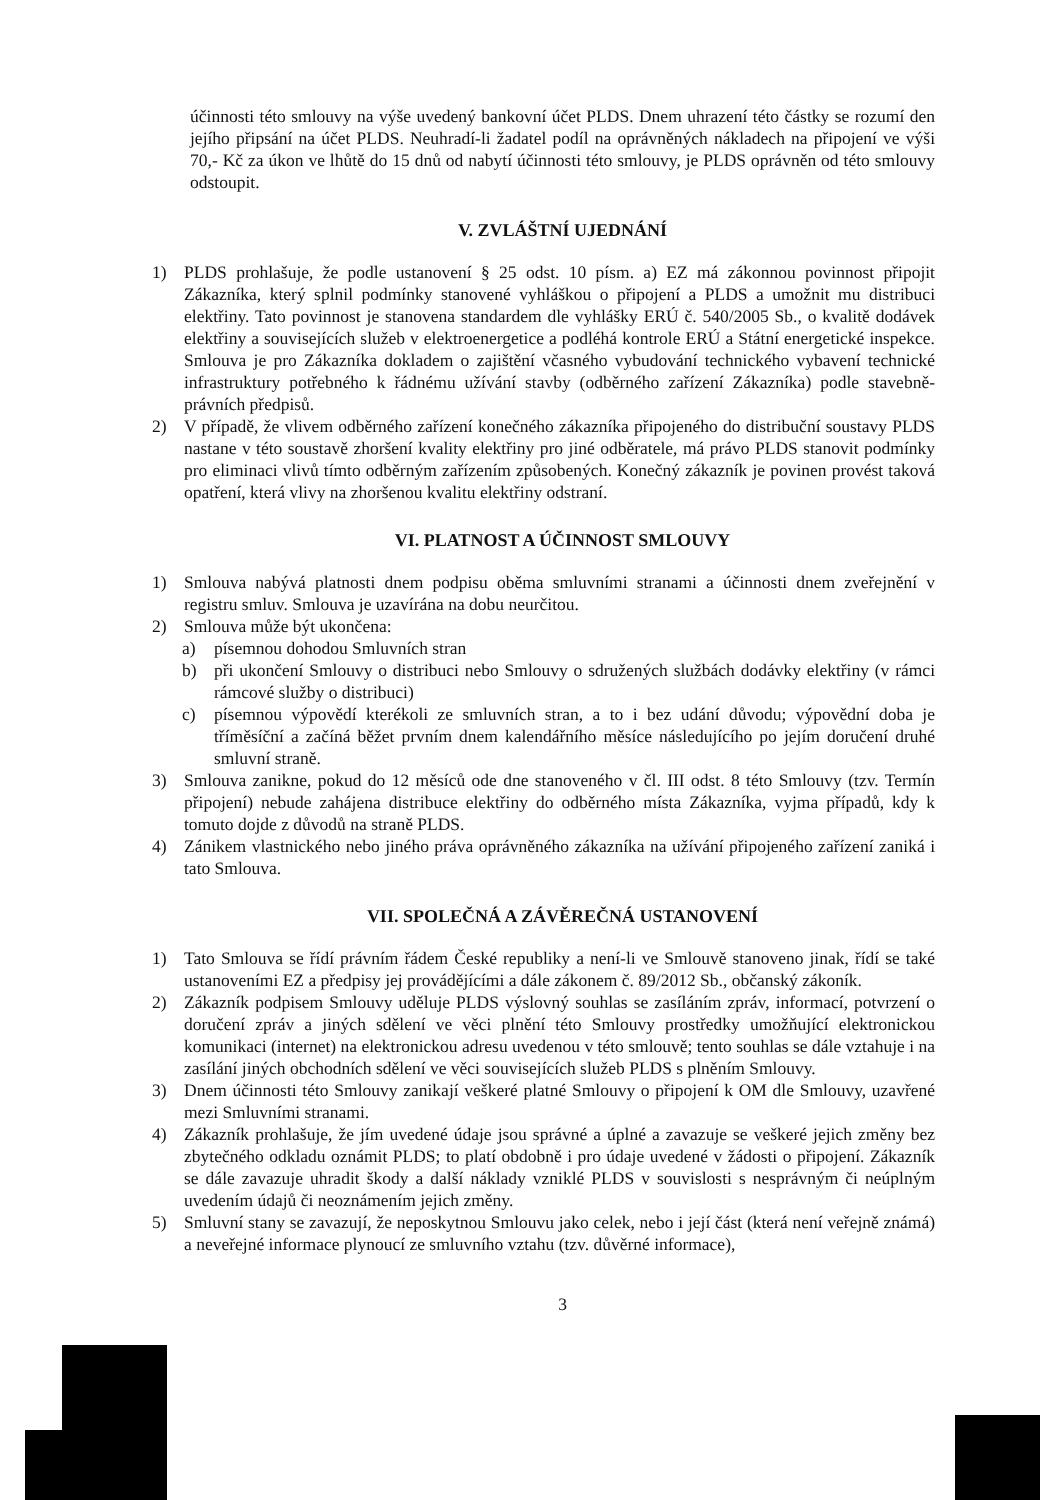účinnosti této smlouvy na výše uvedený bankovní účet PLDS. Dnem uhrazení této částky se rozumí den jejího připsání na účet PLDS. Neuhradí-li žadatel podíl na oprávněných nákladech na připojení ve výši 70,- Kč za úkon ve lhůtě do 15 dnů od nabytí účinnosti této smlouvy, je PLDS oprávněn od této smlouvy odstoupit.
V. ZVLÁŠTNÍ UJEDNÁNÍ
1) PLDS prohlašuje, že podle ustanovení § 25 odst. 10 písm. a) EZ má zákonnou povinnost připojit Zákazníka, který splnil podmínky stanovené vyhláškou o připojení a PLDS a umožnit mu distribuci elektřiny. Tato povinnost je stanovena standardem dle vyhlášky ERÚ č. 540/2005 Sb., o kvalitě dodávek elektřiny a souvisejících služeb v elektroenergetice a podléhá kontrole ERÚ a Státní energetické inspekce. Smlouva je pro Zákazníka dokladem o zajištění včasného vybudování technického vybavení technické infrastruktury potřebného k řádnému užívání stavby (odběrného zařízení Zákazníka) podle stavebně-právních předpisů.
2) V případě, že vlivem odběrného zařízení konečného zákazníka připojeného do distribuční soustavy PLDS nastane v této soustavě zhoršení kvality elektřiny pro jiné odběratele, má právo PLDS stanovit podmínky pro eliminaci vlivů tímto odběrným zařízením způsobených. Konečný zákazník je povinen provést taková opatření, která vlivy na zhoršenou kvalitu elektřiny odstraní.
VI. PLATNOST A ÚČINNOST SMLOUVY
1) Smlouva nabývá platnosti dnem podpisu oběma smluvními stranami a účinnosti dnem zveřejnění v registru smluv. Smlouva je uzavírána na dobu neurčitou.
2) Smlouva může být ukončena:
a) písemnou dohodou Smluvních stran
b) při ukončení Smlouvy o distribuci nebo Smlouvy o sdružených službách dodávky elektřiny (v rámci rámcové služby o distribuci)
c) písemnou výpovědí kterékoli ze smluvních stran, a to i bez udání důvodu; výpovědní doba je tříměsíční a začíná běžet prvním dnem kalendářního měsíce následujícího po jejím doručení druhé smluvní straně.
3) Smlouva zanikne, pokud do 12 měsíců ode dne stanoveného v čl. III odst. 8 této Smlouvy (tzv. Termín připojení) nebude zahájena distribuce elektřiny do odběrného místa Zákazníka, vyjma případů, kdy k tomuto dojde z důvodů na straně PLDS.
4) Zánikem vlastnického nebo jiného práva oprávněného zákazníka na užívání připojeného zařízení zaniká i tato Smlouva.
VII. SPOLEČNÁ A ZÁVĚREČNÁ USTANOVENÍ
1) Tato Smlouva se řídí právním řádem České republiky a není-li ve Smlouvě stanoveno jinak, řídí se také ustanoveními EZ a předpisy jej provádějícími a dále zákonem č. 89/2012 Sb., občanský zákoník.
2) Zákazník podpisem Smlouvy uděluje PLDS výslovný souhlas se zasíláním zpráv, informací, potvrzení o doručení zpráv a jiných sdělení ve věci plnění této Smlouvy prostředky umožňující elektronickou komunikaci (internet) na elektronickou adresu uvedenou v této smlouvě; tento souhlas se dále vztahuje i na zasílání jiných obchodních sdělení ve věci souvisejících služeb PLDS s plněním Smlouvy.
3) Dnem účinnosti této Smlouvy zanikají veškeré platné Smlouvy o připojení k OM dle Smlouvy, uzavřené mezi Smluvními stranami.
4) Zákazník prohlašuje, že jím uvedené údaje jsou správné a úplné a zavazuje se veškeré jejich změny bez zbytečného odkladu oznámit PLDS; to platí obdobně i pro údaje uvedené v žádosti o připojení. Zákazník se dále zavazuje uhradit škody a další náklady vzniklé PLDS v souvislosti s nesprávným či neúplným uvedením údajů či neoznámením jejich změny.
5) Smluvní stany se zavazují, že neposkytnou Smlouvu jako celek, nebo i její část (která není veřejně známá) a neveřejné informace plynoucí ze smluvního vztahu (tzv. důvěrné informace),
3